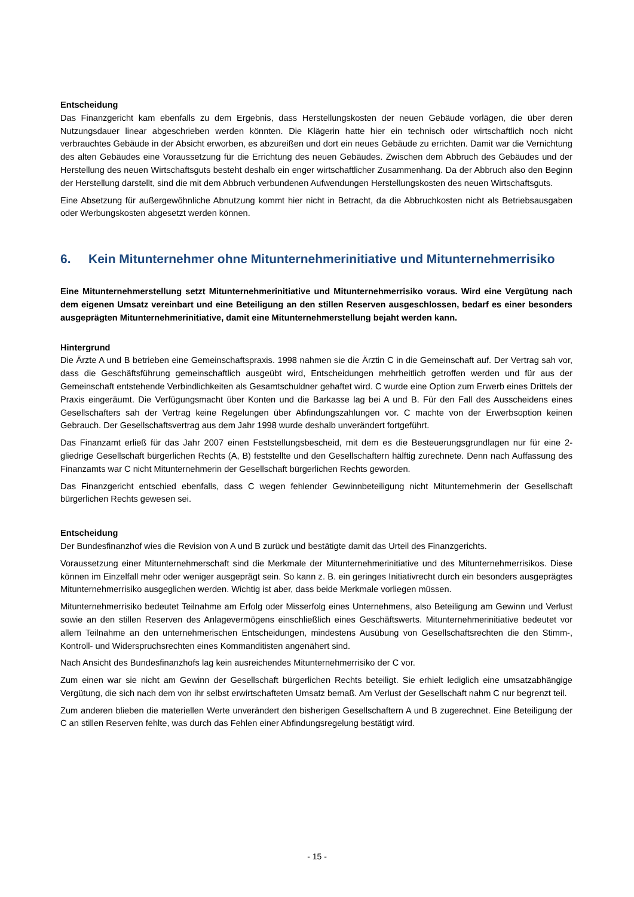Entscheidung
Das Finanzgericht kam ebenfalls zu dem Ergebnis, dass Herstellungskosten der neuen Gebäude vorlägen, die über deren Nutzungsdauer linear abgeschrieben werden könnten. Die Klägerin hatte hier ein technisch oder wirtschaftlich noch nicht verbrauchtes Gebäude in der Absicht erworben, es abzureißen und dort ein neues Gebäude zu errichten. Damit war die Vernichtung des alten Gebäudes eine Voraussetzung für die Errichtung des neuen Gebäudes. Zwischen dem Abbruch des Gebäudes und der Herstellung des neuen Wirtschaftsguts besteht deshalb ein enger wirtschaftlicher Zusammenhang. Da der Abbruch also den Beginn der Herstellung darstellt, sind die mit dem Abbruch verbundenen Aufwendungen Herstellungskosten des neuen Wirtschaftsguts.
Eine Absetzung für außergewöhnliche Abnutzung kommt hier nicht in Betracht, da die Abbruchkosten nicht als Betriebsausgaben oder Werbungskosten abgesetzt werden können.
6. Kein Mitunternehmer ohne Mitunternehmerinitiative und Mitunternehmerrisiko
Eine Mitunternehmerstellung setzt Mitunternehmerinitiative und Mitunternehmerrisiko voraus. Wird eine Vergütung nach dem eigenen Umsatz vereinbart und eine Beteiligung an den stillen Reserven ausgeschlossen, bedarf es einer besonders ausgeprägten Mitunternehmerinitiative, damit eine Mitunternehmerstellung bejaht werden kann.
Hintergrund
Die Ärzte A und B betrieben eine Gemeinschaftspraxis. 1998 nahmen sie die Ärztin C in die Gemeinschaft auf. Der Vertrag sah vor, dass die Geschäftsführung gemeinschaftlich ausgeübt wird, Entscheidungen mehrheitlich getroffen werden und für aus der Gemeinschaft entstehende Verbindlichkeiten als Gesamtschuldner gehaftet wird. C wurde eine Option zum Erwerb eines Drittels der Praxis eingeräumt. Die Verfügungsmacht über Konten und die Barkasse lag bei A und B. Für den Fall des Ausscheidens eines Gesellschafters sah der Vertrag keine Regelungen über Abfindungszahlungen vor. C machte von der Erwerbsoption keinen Gebrauch. Der Gesellschaftsvertrag aus dem Jahr 1998 wurde deshalb unverändert fortgeführt.
Das Finanzamt erließ für das Jahr 2007 einen Feststellungsbescheid, mit dem es die Besteuerungsgrundlagen nur für eine 2-gliedrige Gesellschaft bürgerlichen Rechts (A, B) feststellte und den Gesellschaftern hälftig zurechnete. Denn nach Auffassung des Finanzamts war C nicht Mitunternehmerin der Gesellschaft bürgerlichen Rechts geworden.
Das Finanzgericht entschied ebenfalls, dass C wegen fehlender Gewinnbeteiligung nicht Mitunternehmerin der Gesellschaft bürgerlichen Rechts gewesen sei.
Entscheidung
Der Bundesfinanzhof wies die Revision von A und B zurück und bestätigte damit das Urteil des Finanzgerichts.
Voraussetzung einer Mitunternehmerschaft sind die Merkmale der Mitunternehmerinitiative und des Mitunternehmerrisikos. Diese können im Einzelfall mehr oder weniger ausgeprägt sein. So kann z. B. ein geringes Initiativrecht durch ein besonders ausgeprägtes Mitunternehmerrisiko ausgeglichen werden. Wichtig ist aber, dass beide Merkmale vorliegen müssen.
Mitunternehmerrisiko bedeutet Teilnahme am Erfolg oder Misserfolg eines Unternehmens, also Beteiligung am Gewinn und Verlust sowie an den stillen Reserven des Anlagevermögens einschließlich eines Geschäftswerts. Mitunternehmerinitiative bedeutet vor allem Teilnahme an den unternehmerischen Entscheidungen, mindestens Ausübung von Gesellschaftsrechten die den Stimm-, Kontroll- und Widerspruchsrechten eines Kommanditisten angenähert sind.
Nach Ansicht des Bundesfinanzhofs lag kein ausreichendes Mitunternehmerrisiko der C vor.
Zum einen war sie nicht am Gewinn der Gesellschaft bürgerlichen Rechts beteiligt. Sie erhielt lediglich eine umsatzabhängige Vergütung, die sich nach dem von ihr selbst erwirtschafteten Umsatz bemaß. Am Verlust der Gesellschaft nahm C nur begrenzt teil.
Zum anderen blieben die materiellen Werte unverändert den bisherigen Gesellschaftern A und B zugerechnet. Eine Beteiligung der C an stillen Reserven fehlte, was durch das Fehlen einer Abfindungsregelung bestätigt wird.
- 15 -